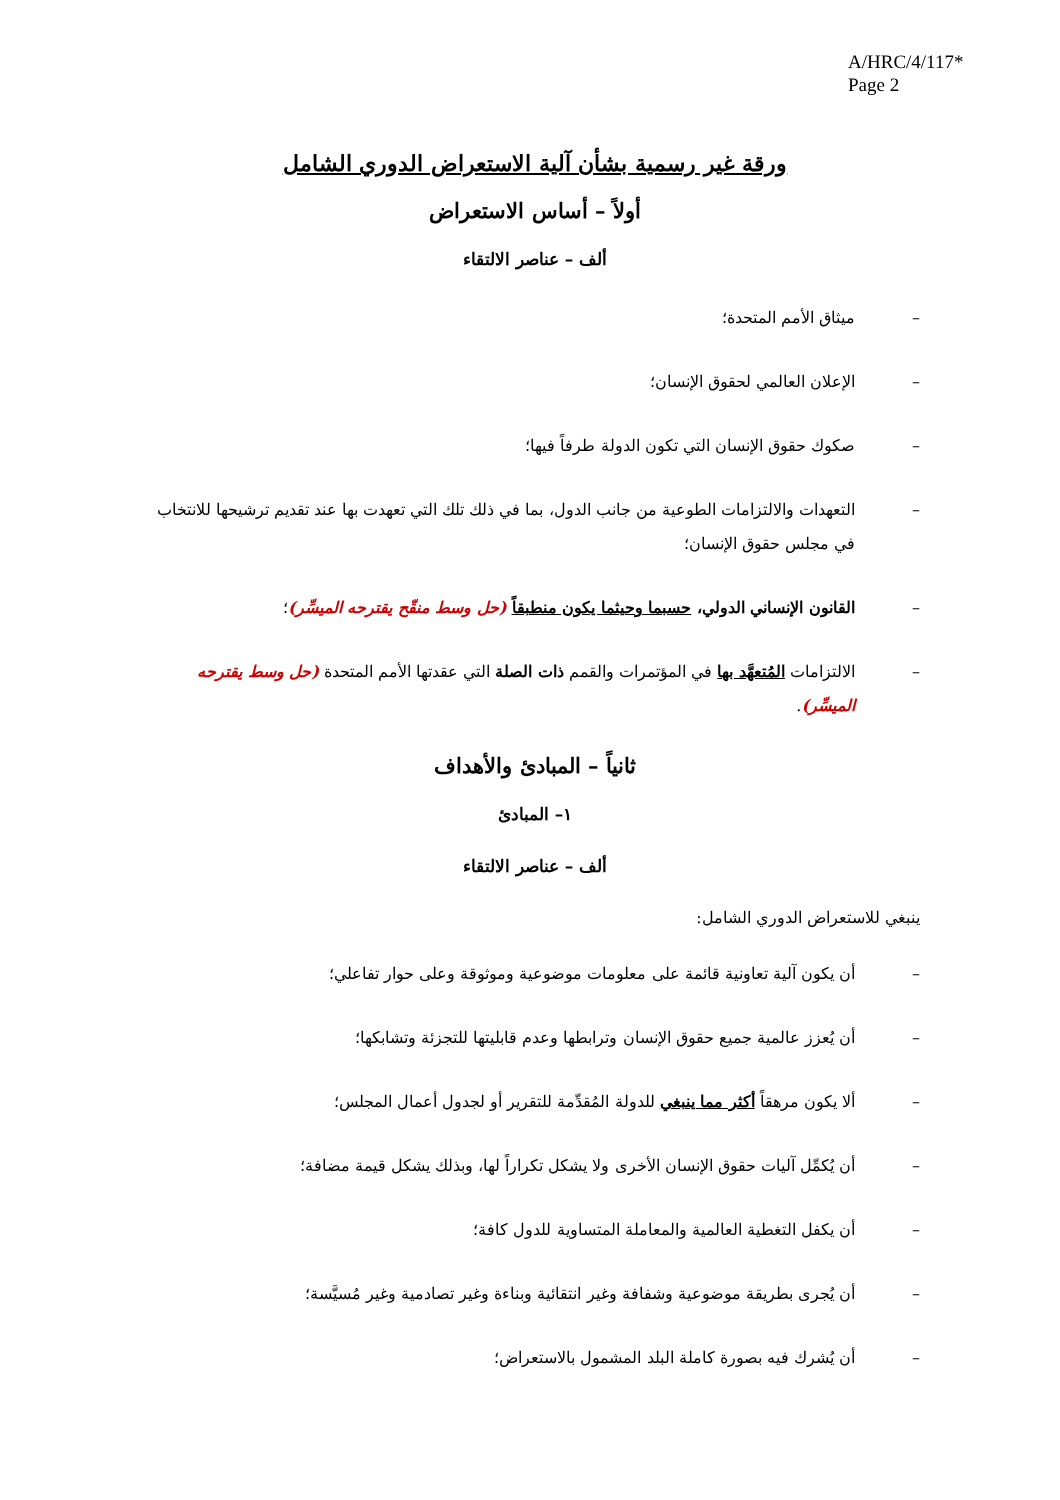A/HRC/4/117*
Page 2
ورقة غير رسمية بشأن آلية الاستعراض الدوري الشامل
أولاً – أساس الاستعراض
ألف – عناصر الالتقاء
– ميثاق الأمم المتحدة؛
– الإعلان العالمي لحقوق الإنسان؛
– صكوك حقوق الإنسان التي تكون الدولة طرفاً فيها؛
– التعهدات والالتزامات الطوعية من جانب الدول، بما في ذلك تلك التي تعهدت بها عند تقديم ترشيحها للانتخاب في مجلس حقوق الإنسان؛
– القانون الإنساني الدولي، حسبما وحيثما يكون منطبقاً (حل وسط منقّح يقترحه الميسِّر)؛
– الالتزامات المُتعهَّد بها في المؤتمرات والقمم ذات الصلة التي عقدتها الأمم المتحدة (حل وسط يقترحه الميسِّر).
ثانياً – المبادئ والأهداف
١– المبادئ
ألف – عناصر الالتقاء
ينبغي للاستعراض الدوري الشامل:
– أن يكون آلية تعاونية قائمة على معلومات موضوعية وموثوقة وعلى حوار تفاعلي؛
– أن يُعزز عالمية جميع حقوق الإنسان وترابطها وعدم قابليتها للتجزئة وتشابكها؛
– ألا يكون مرهقاً أكثر مما ينبغي للدولة المُقدِّمة للتقرير أو لجدول أعمال المجلس؛
– أن يُكمِّل آليات حقوق الإنسان الأخرى ولا يشكل تكراراً لها، وبذلك يشكل قيمة مضافة؛
– أن يكفل التغطية العالمية والمعاملة المتساوية للدول كافة؛
– أن يُجرى بطريقة موضوعية وشفافة وغير انتقائية وبناءة وغير تصادمية وغير مُسيَّسة؛
– أن يُشرك فيه بصورة كاملة البلد المشمول بالاستعراض؛